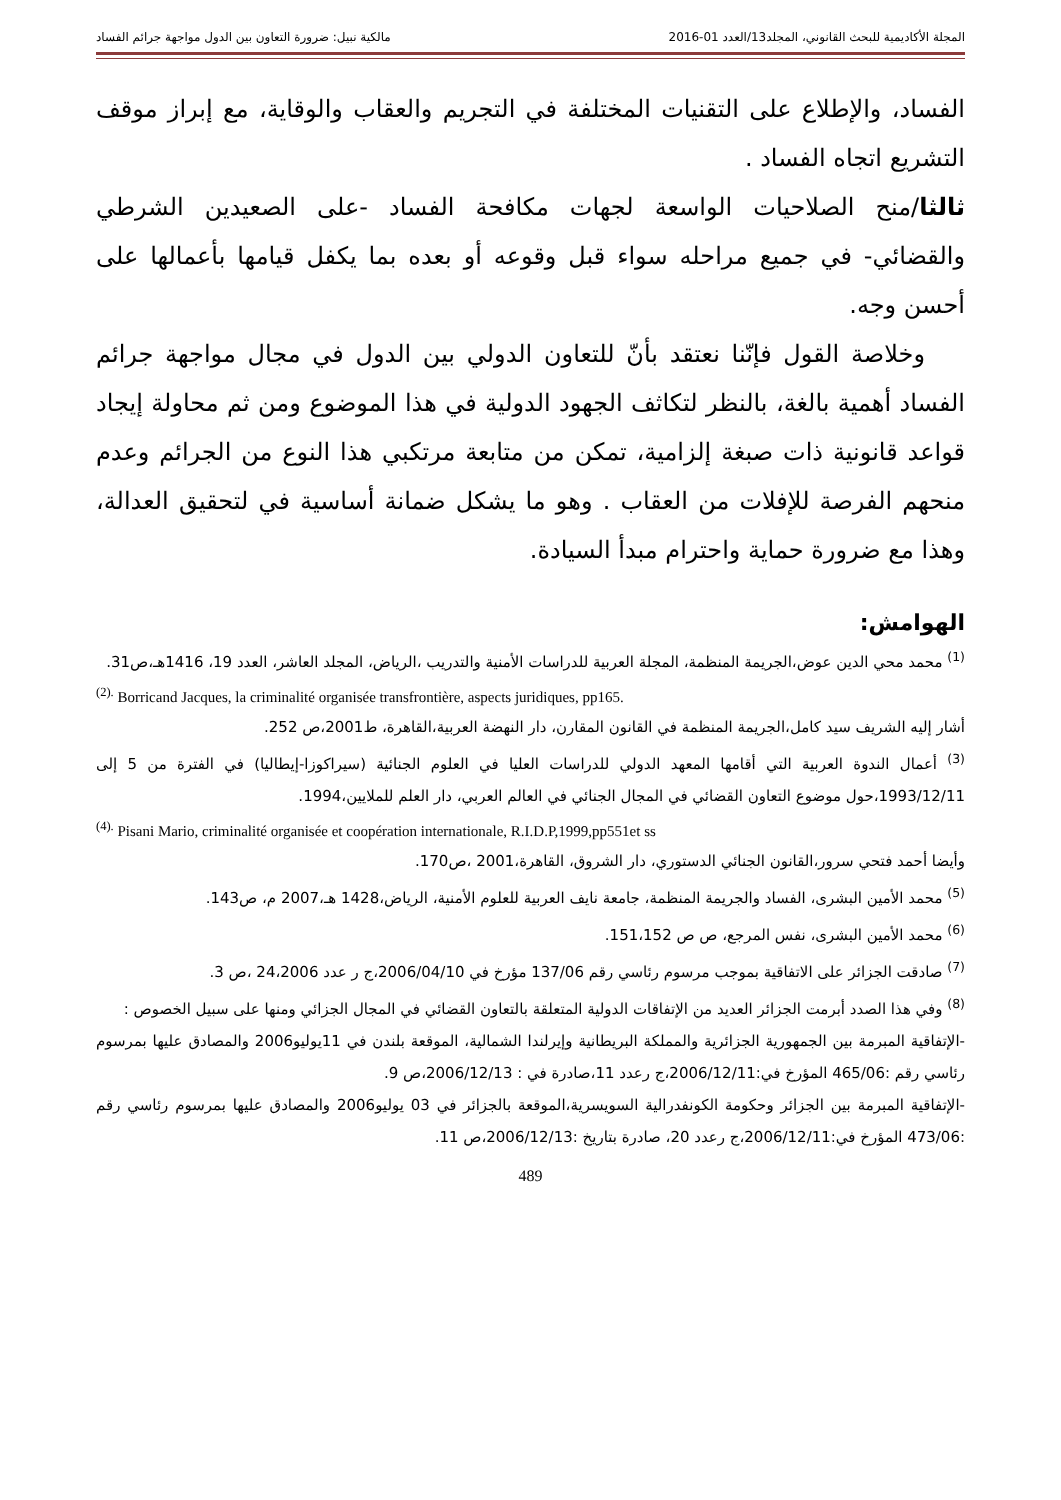المجلة الأكاديمية للبحث القانوني، المجلد13/العدد 01-2016 مالكية نبيل: ضرورة التعاون بين الدول مواجهة جرائم الفساد
الفساد، والإطلاع على التقنيات المختلفة في التجريم والعقاب والوقاية، مع إبراز موقف التشريع اتجاه الفساد .
ثالثا/منح الصلاحيات الواسعة لجهات مكافحة الفساد -على الصعيدين الشرطي والقضائي- في جميع مراحله سواء قبل وقوعه أو بعده بما يكفل قيامها بأعمالها على أحسن وجه.
وخلاصة القول فإنّنا نعتقد بأنّ للتعاون الدولي بين الدول في مجال مواجهة جرائم الفساد أهمية بالغة، بالنظر لتكاثف الجهود الدولية في هذا الموضوع ومن ثم محاولة إيجاد قواعد قانونية ذات صبغة إلزامية، تمكن من متابعة مرتكبي هذا النوع من الجرائم وعدم منحهم الفرصة للإفلات من العقاب . وهو ما يشكل ضمانة أساسية في لتحقيق العدالة، وهذا مع ضرورة حماية واحترام مبدأ السيادة.
الهوامش:
<sup>(1)</sup> محمد محي الدين عوض،الجريمة المنظمة، المجلة العربية للدراسات الأمنية والتدريب ،الرياض، المجلد العاشر، العدد 19، 1416هـ،ص31.
<sup>(2).</sup> Borricand Jacques, la criminalité organisée transfrontière, aspects juridiques, pp165.
أشار إليه الشريف سيد كامل،الجريمة المنظمة في القانون المقارن، دار النهضة العربية،القاهرة، ط2001،ص 252.
<sup>(3)</sup> أعمال الندوة العربية التي أقامها المعهد الدولي للدراسات العليا في العلوم الجنائية (سيراكوزا-إيطاليا) في الفترة من 5 إلى 1993/12/11،حول موضوع التعاون القضائي في المجال الجنائي في العالم العربي، دار العلم للملايين،1994.
<sup>(4).</sup> Pisani Mario, criminalité organisée et coopération internationale, R.I.D.P,1999,pp551et ss
وأيضا أحمد فتحي سرور،القانون الجنائي الدستوري، دار الشروق، القاهرة،2001 ،ص170.
<sup>(5)</sup> محمد الأمين البشرى، الفساد والجريمة المنظمة، جامعة نايف العربية للعلوم الأمنية، الرياض،1428 هـ،2007 م، ص143.
<sup>(6)</sup> محمد الأمين البشرى، نفس المرجع، ص ص 151،152.
<sup>(7)</sup> صادقت الجزائر على الاتفاقية بموجب مرسوم رئاسي رقم 137/06 مؤرخ في 2006/04/10،ج ر عدد 24،2006 ،ص 3.
<sup>(8)</sup> وفي هذا الصدد أبرمت الجزائر العديد من الإتفاقات الدولية المتعلقة بالتعاون القضائي في المجال الجزائي ومنها على سبيل الخصوص :
-الإتفاقية المبرمة بين الجمهورية الجزائرية والمملكة البريطانية وإيرلندا الشمالية، الموقعة بلندن في 11يوليو2006 والمصادق عليها بمرسوم رئاسي رقم :465/06 المؤرخ في:2006/12/11،ج رعدد 11،صادرة في : 2006/12/13،ص 9.
-الإتفاقية المبرمة بين الجزائر وحكومة الكونفدرالية السويسرية،الموقعة بالجزائر في 03 يوليو2006 والمصادق عليها بمرسوم رئاسي رقم :473/06 المؤرخ في:2006/12/11،ج رعدد 20، صادرة بتاريخ :2006/12/13،ص 11.
489